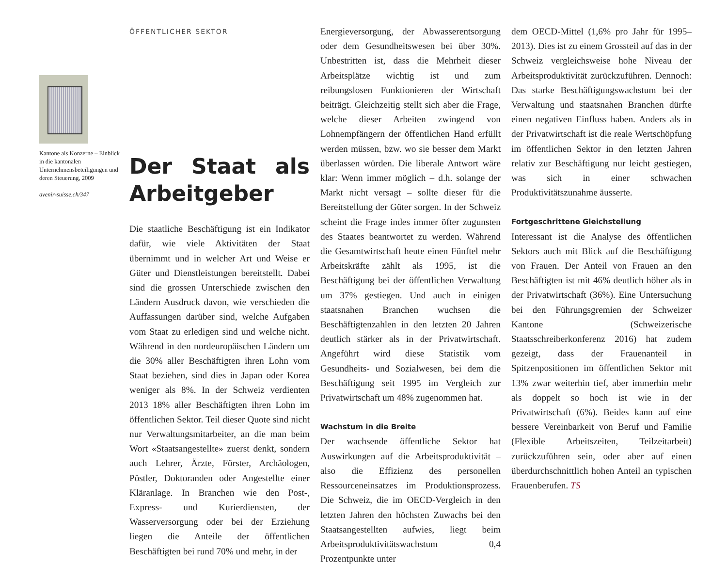Kantone als Konzerne – Einblick in die kantonalen Unternehmensbeteiligungen und deren Steuerung, 2009
avenir-suisse.ch/347
ÖFFENTLICHER SEKTOR
Der Staat als Arbeitgeber
Die staatliche Beschäftigung ist ein Indikator dafür, wie viele Aktivitäten der Staat übernimmt und in welcher Art und Weise er Güter und Dienstleistungen bereitstellt. Dabei sind die grossen Unterschiede zwischen den Ländern Ausdruck davon, wie verschieden die Auffassungen darüber sind, welche Aufgaben vom Staat zu erledigen sind und welche nicht. Während in den nordeuropäischen Ländern um die 30% aller Beschäftigten ihren Lohn vom Staat beziehen, sind dies in Japan oder Korea weniger als 8%. In der Schweiz verdienten 2013 18% aller Beschäftigten ihren Lohn im öffentlichen Sektor. Teil dieser Quote sind nicht nur Verwaltungsmitarbeiter, an die man beim Wort «Staatsangestellte» zuerst denkt, sondern auch Lehrer, Ärzte, Förster, Archäologen, Pöstler, Doktoranden oder Angestellte einer Kläranlage. In Branchen wie den Post-, Express- und Kurierdiensten, der Wasserversorgung oder bei der Erziehung liegen die Anteile der öffentlichen Beschäftigten bei rund 70% und mehr, in der
Energieversorgung, der Abwasserentsorgung oder dem Gesundheitswesen bei über 30%. Unbestritten ist, dass die Mehrheit dieser Arbeitsplätze wichtig ist und zum reibungslosen Funktionieren der Wirtschaft beiträgt. Gleichzeitig stellt sich aber die Frage, welche dieser Arbeiten zwingend von Lohnempfängern der öffentlichen Hand erfüllt werden müssen, bzw. wo sie besser dem Markt überlassen würden. Die liberale Antwort wäre klar: Wenn immer möglich – d.h. solange der Markt nicht versagt – sollte dieser für die Bereitstellung der Güter sorgen. In der Schweiz scheint die Frage indes immer öfter zugunsten des Staates beantwortet zu werden. Während die Gesamtwirtschaft heute einen Fünftel mehr Arbeitskräfte zählt als 1995, ist die Beschäftigung bei der öffentlichen Verwaltung um 37% gestiegen. Und auch in einigen staatsnahen Branchen wuchsen die Beschäftigtenzahlen in den letzten 20 Jahren deutlich stärker als in der Privatwirtschaft. Angeführt wird diese Statistik vom Gesundheits- und Sozialwesen, bei dem die Beschäftigung seit 1995 im Vergleich zur Privatwirtschaft um 48% zugenommen hat.
Wachstum in die Breite
Der wachsende öffentliche Sektor hat Auswirkungen auf die Arbeitsproduktivität – also die Effizienz des personellen Ressourceneinsatzes im Produktionsprozess. Die Schweiz, die im OECD-Vergleich in den letzten Jahren den höchsten Zuwachs bei den Staatsangestellten aufwies, liegt beim Arbeitsproduktivitätswachstum 0,4 Prozentpunkte unter
dem OECD-Mittel (1,6% pro Jahr für 1995–2013). Dies ist zu einem Grossteil auf das in der Schweiz vergleichsweise hohe Niveau der Arbeitsproduktivität zurückzuführen. Dennoch: Das starke Beschäftigungswachstum bei der Verwaltung und staatsnahen Branchen dürfte einen negativen Einfluss haben. Anders als in der Privatwirtschaft ist die reale Wertschöpfung im öffentlichen Sektor in den letzten Jahren relativ zur Beschäftigung nur leicht gestiegen, was sich in einer schwachen Produktivitätszunahme äusserte.
Fortgeschrittene Gleichstellung
Interessant ist die Analyse des öffentlichen Sektors auch mit Blick auf die Beschäftigung von Frauen. Der Anteil von Frauen an den Beschäftigten ist mit 46% deutlich höher als in der Privatwirtschaft (36%). Eine Untersuchung bei den Führungsgremien der Schweizer Kantone (Schweizerische Staatsschreiberkonferenz 2016) hat zudem gezeigt, dass der Frauenanteil in Spitzenpositionen im öffentlichen Sektor mit 13% zwar weiterhin tief, aber immerhin mehr als doppelt so hoch ist wie in der Privatwirtschaft (6%). Beides kann auf eine bessere Vereinbarkeit von Beruf und Familie (Flexible Arbeitszeiten, Teilzeitarbeit) zurückzuführen sein, oder aber auf einen überdurchschnittlich hohen Anteil an typischen Frauenberufen. TS